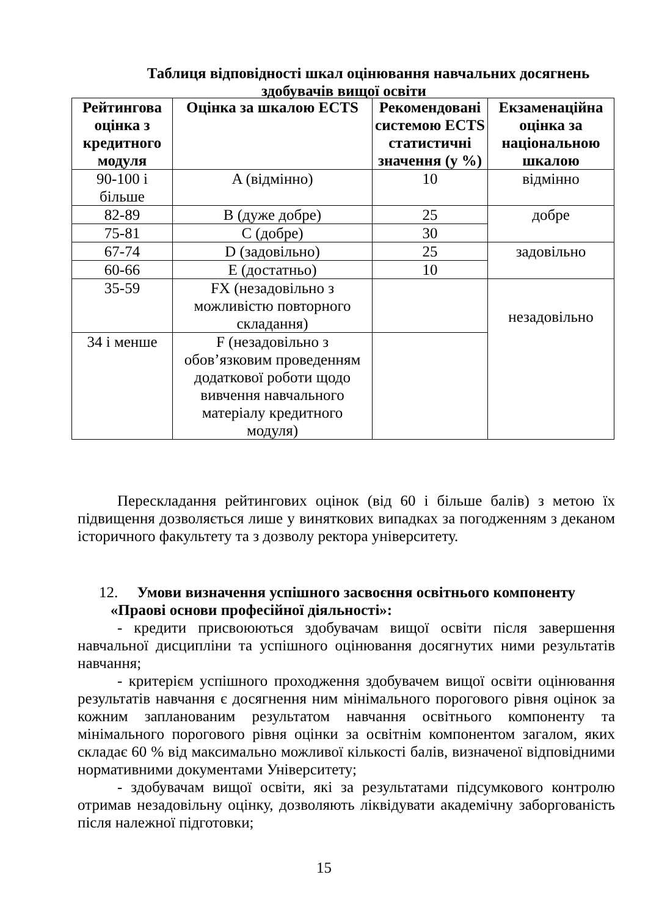Таблиця відповідності шкал оцінювання навчальних досягнень
здобувачів вищої освіти
| Рейтингова оцінка з кредитного модуля | Оцінка за шкалою ECTS | Рекомендовані системою ECTS статистичні значення (у %) | Екзаменаційна оцінка за національною шкалою |
| --- | --- | --- | --- |
| 90-100 і більше | A (відмінно) | 10 | відмінно |
| 82-89 | B (дуже добре) | 25 | добре |
| 75-81 | C (добре) | 30 | |
| 67-74 | D (задовільно) | 25 | задовільно |
| 60-66 | E (достатньо) | 10 | |
| 35-59 | FX (незадовільно з можливістю повторного складання) | | незадовільно |
| 34 і менше | F (незадовільно з обов’язковим проведенням додаткової роботи щодо вивчення навчального матеріалу кредитного модуля) | | |
Перескладання рейтингових оцінок (від 60 і більше балів) з метою їх підвищення дозволяється лише у виняткових випадках за погодженням з деканом історичного факультету та з дозволу ректора університету.
12. Умови визначення успішного засвоєння освітнього компоненту
«Праові основи професійної діяльності»:
- кредити присвоюються здобувачам вищої освіти після завершення навчальної дисципліни та успішного оцінювання досягнутих ними результатів навчання;
- критерієм успішного проходження здобувачем вищої освіти оцінювання результатів навчання є досягнення ним мінімального порогового рівня оцінок за кожним запланованим результатом навчання освітнього компоненту та мінімального порогового рівня оцінки за освітнім компонентом загалом, яких складає 60 % від максимально можливої кількості балів, визначеної відповідними нормативними документами Університету;
- здобувачам вищої освіти, які за результатами підсумкового контролю отримав незадовільну оцінку, дозволяють ліквідувати академічну заборгованість після належної підготовки;
15